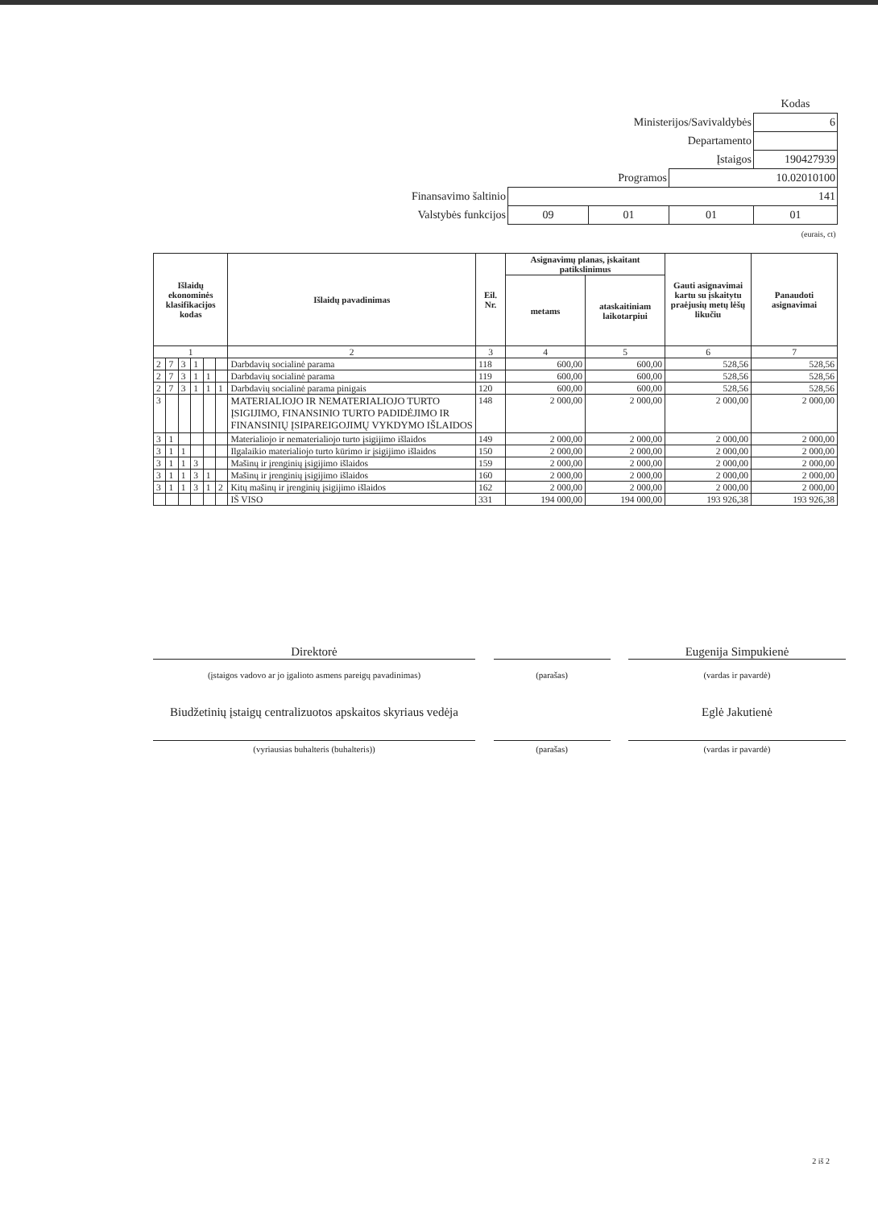| | | | | Kodas |
| Ministerijos/Savivaldybės | | | | 6 |
| Departamento | | | | |
| Įstaigos | | | | 190427939 |
| Programos | | | 10.02010100 | |
| Finansavimo šaltinio | 141 | | | |
| Valstybės funkcijos | 09 | 01 | 01 | 01 |
| (eurais, ct) | | | | |
| Išlaidų ekonominės klasifikacijos kodas | | | | | | Išlaidų pavadinimas | Eil. Nr. | Asignavimų planas, įskaitant patikslinimus | | Gauti asignavimai kartu su įskaitytu praėjusių metų lėšų likučiu | Panaudoti asignavimai |
| --- | --- | --- | --- | --- | --- | --- | --- | --- | --- | --- | --- |
| | | | | | | | | metams | ataskaitiniam laikotarpiui | | |
| 1 | | | | | | 2 | 3 | 4 | 5 | 6 | 7 |
| 2 | 7 | 3 | 1 | | | Darbdavių socialinė parama | 118 | 600,00 | 600,00 | 528,56 | 528,56 |
| 2 | 7 | 3 | 1 | 1 | | Darbdavių socialinė parama | 119 | 600,00 | 600,00 | 528,56 | 528,56 |
| 2 | 7 | 3 | 1 | 1 | 1 | Darbdavių socialinė parama pinigais | 120 | 600,00 | 600,00 | 528,56 | 528,56 |
| 3 | | | | | | MATERIALIOJO IR NEMATERIALIOJO TURTO ĮSIGIJIMO, FINANSINIO TURTO PADIDĖJIMO IR FINANSINIŲ ĮSIPAREIGOJIMŲ VYKDYMO IŠLAIDOS | 148 | 2 000,00 | 2 000,00 | 2 000,00 | 2 000,00 |
| 3 | 1 | | | | | Materialiojo ir nematerialiojo turto įsigijimo išlaidos | 149 | 2 000,00 | 2 000,00 | 2 000,00 | 2 000,00 |
| 3 | 1 | 1 | | | | Ilgalaikio materialiojo turto kūrimo ir įsigijimo išlaidos | 150 | 2 000,00 | 2 000,00 | 2 000,00 | 2 000,00 |
| 3 | 1 | 1 | 3 | | | Mašinų ir įrenginių įsigijimo išlaidos | 159 | 2 000,00 | 2 000,00 | 2 000,00 | 2 000,00 |
| 3 | 1 | 1 | 3 | 1 | | Mašinų ir įrenginių įsigijimo išlaidos | 160 | 2 000,00 | 2 000,00 | 2 000,00 | 2 000,00 |
| 3 | 1 | 1 | 3 | 1 | 2 | Kitų mašinų ir įrenginių įsigijimo išlaidos | 162 | 2 000,00 | 2 000,00 | 2 000,00 | 2 000,00 |
| | | | | | | IŠ VISO | 331 | 194 000,00 | 194 000,00 | 193 926,38 | 193 926,38 |
Direktorė Eugenija Simpukienė
(įstaigos vadovo ar jo įgalioto asmens pareigų pavadinimas) (parašas) (vardas ir pavardė)
Biudžetinių įstaigų centralizuotos apskaitos skyriaus vedėja
Eglė Jakutienė
(vyriausias buhalteris (buhalteris)) (parašas) (vardas ir pavardė)
2 iš 2